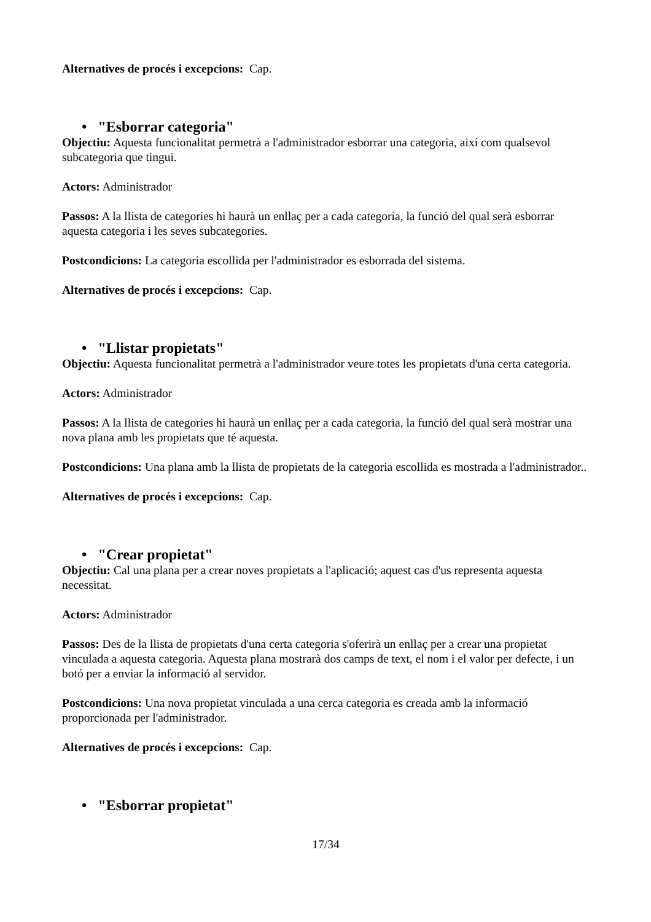Alternatives de procés i excepcions: Cap.
• "Esborrar categoria"
Objectiu: Aquesta funcionalitat permetrà a l'administrador esborrar una categoria, així com qualsevol subcategoria que tingui.
Actors: Administrador
Passos: A la llista de categories hi haurà un enllaç per a cada categoria, la funció del qual serà esborrar aquesta categoria i les seves subcategories.
Postcondicions: La categoria escollida per l'administrador es esborrada del sistema.
Alternatives de procés i excepcions: Cap.
• "Llistar propietats"
Objectiu: Aquesta funcionalitat permetrà a l'administrador veure totes les propietats d'una certa categoria.
Actors: Administrador
Passos: A la llista de categories hi haurà un enllaç per a cada categoria, la funció del qual serà mostrar una nova plana amb les propietats que té aquesta.
Postcondicions: Una plana amb la llista de propietats de la categoria escollida es mostrada a l'administrador..
Alternatives de procés i excepcions: Cap.
• "Crear propietat"
Objectiu: Cal una plana per a crear noves propietats a l'aplicació; aquest cas d'us representa aquesta necessitat.
Actors: Administrador
Passos: Des de la llista de propietats d'una certa categoria s'oferirà un enllaç per a crear una propietat vinculada a aquesta categoria. Aquesta plana mostrarà dos camps de text, el nom i el valor per defecte, i un botó per a enviar la informació al servidor.
Postcondicions: Una nova propietat vinculada a una cerca categoria es creada amb la informació proporcionada per l'administrador.
Alternatives de procés i excepcions: Cap.
• "Esborrar propietat"
17/34